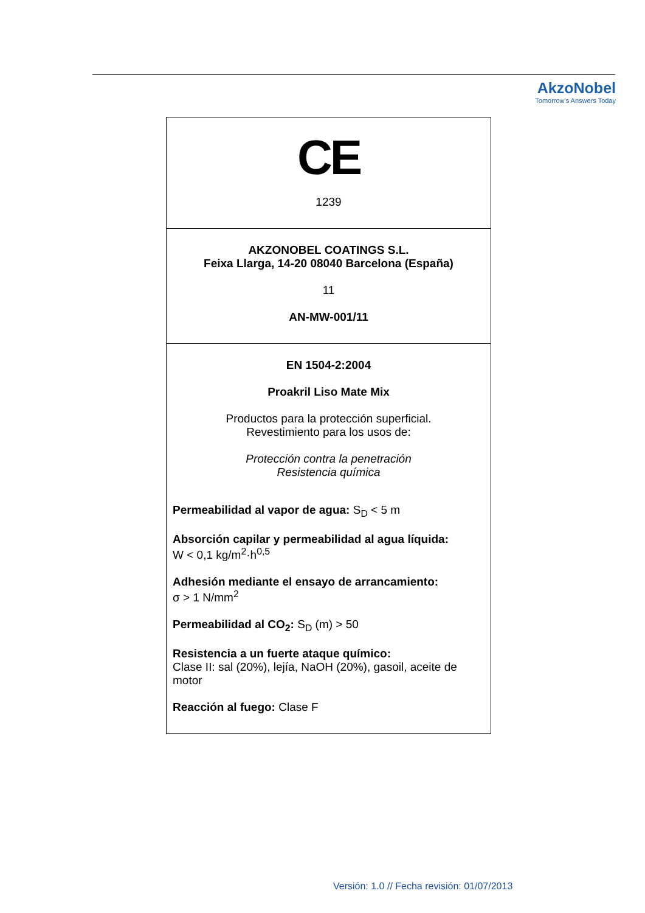AkzoNobel
Tomorrow's Answers Today
| CE 1239 |
| AKZONOBEL COATINGS S.L. Feixa Llarga, 14-20 08040 Barcelona (España) 11 AN-MW-001/11 |
| EN 1504-2:2004 Proakril Liso Mate Mix Productos para la protección superficial. Revestimiento para los usos de: Protección contra la penetración Resistencia química Permeabilidad al vapor de agua: S<sub>D</sub> < 5 m Absorción capilar y permeabilidad al agua líquida: W < 0,1 kg/m<sup>2</sup>·h<sup>0,5</sup> Adhesión mediante el ensayo de arrancamiento: σ > 1 N/mm<sup>2</sup> Permeabilidad al CO<sub>2</sub>: S<sub>D</sub> (m) > 50 Resistencia a un fuerte ataque químico: Clase II: sal (20%), lejía, NaOH (20%), gasoil, aceite de motor Reacción al fuego: Clase F |
Versión: 1.0 // Fecha revisión: 01/07/2013